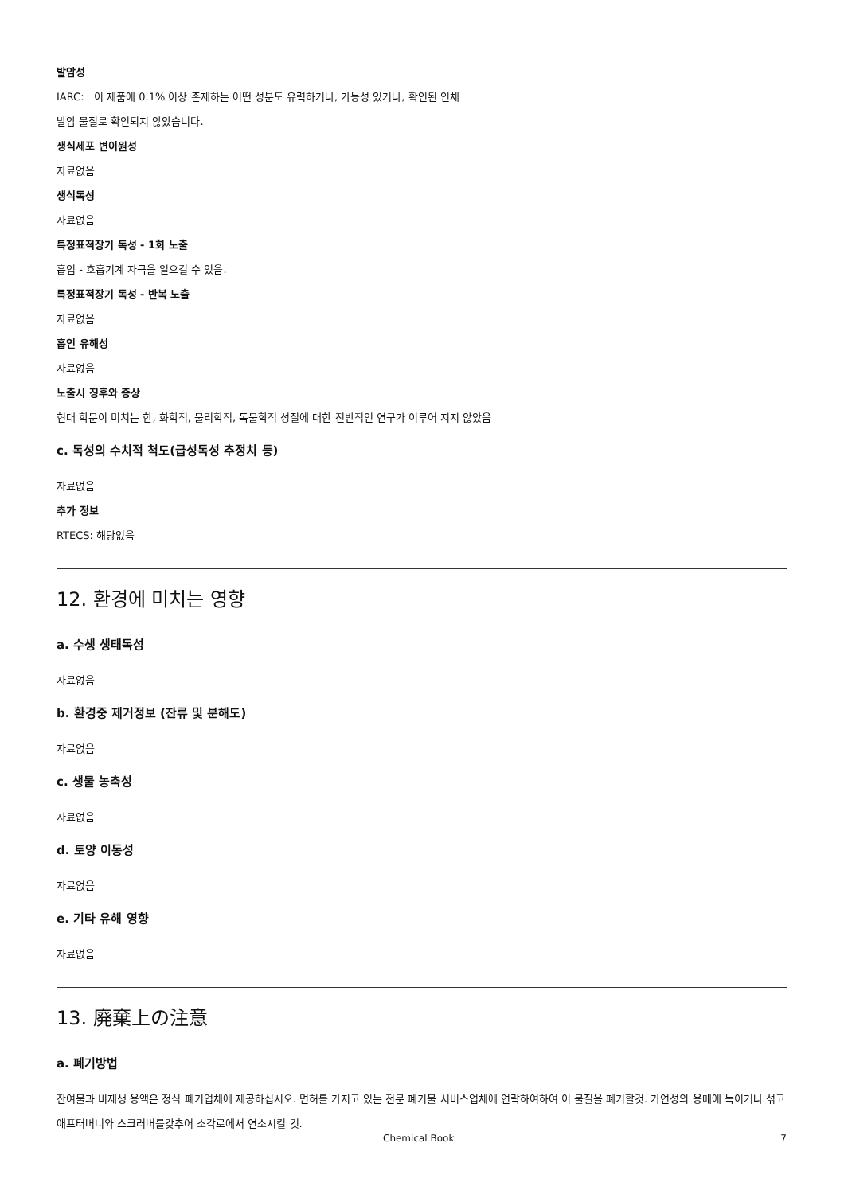발암성
IARC: 이 제품에 0.1% 이상 존재하는 어떤 성분도 유력하거나, 가능성 있거나, 확인된 인체
발암 물질로 확인되지 않았습니다.
생식세포 변이원성
자료없음
생식독성
자료없음
특정표적장기 독성 - 1회 노출
흡입 - 호흡기계 자극을 일으킬 수 있음.
특정표적장기 독성 - 반복 노출
자료없음
흡인 유해성
자료없음
노출시 징후와 증상
현대 학문이 미치는 한, 화학적, 물리학적, 독물학적 성질에 대한 전반적인 연구가 이루어 지지 않았음
c. 독성의 수치적 척도(급성독성 추정치 등)
자료없음
추가 정보
RTECS: 해당없음
12. 환경에 미치는 영향
a. 수생 생태독성
자료없음
b. 환경중 제거정보 (잔류 및 분해도)
자료없음
c. 생물 농축성
자료없음
d. 토양 이동성
자료없음
e. 기타 유해 영향
자료없음
13. 廃棄上の注意
a. 폐기방법
잔여물과 비재생 용액은 정식 폐기업체에 제공하십시오. 면허를 가지고 있는 전문 폐기물 서비스업체에 연락하여하여 이 물질을 폐기할것. 가연성의 용매에 녹이거나 섞고 애프터버너와 스크러버를갖추어 소각로에서 연소시킬 것.
Chemical Book 7